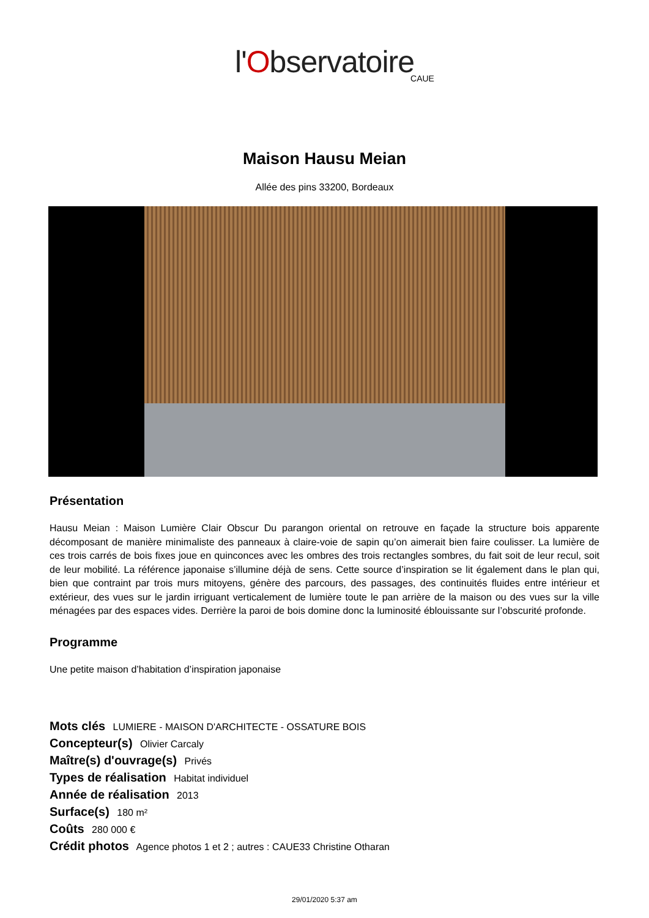l'Observatoire
CAUE
Maison Hausu Meian
Allée des pins 33200, Bordeaux
Présentation
Hausu Meian : Maison Lumière Clair Obscur Du parangon oriental on retrouve en façade la structure bois apparente décomposant de manière minimaliste des panneaux à claire-voie de sapin qu’on aimerait bien faire coulisser. La lumière de ces trois carrés de bois fixes joue en quinconces avec les ombres des trois rectangles sombres, du fait soit de leur recul, soit de leur mobilité. La référence japonaise s’illumine déjà de sens. Cette source d’inspiration se lit également dans le plan qui, bien que contraint par trois murs mitoyens, génère des parcours, des passages, des continuités fluides entre intérieur et extérieur, des vues sur le jardin irriguant verticalement de lumière toute le pan arrière de la maison ou des vues sur la ville ménagées par des espaces vides. Derrière la paroi de bois domine donc la luminosité éblouissante sur l’obscurité profonde.
Programme
Une petite maison d’habitation d’inspiration japonaise
Mots clés LUMIERE - MAISON D'ARCHITECTE - OSSATURE BOIS
Concepteur(s) Olivier Carcaly
Maître(s) d'ouvrage(s) Privés
Types de réalisation Habitat individuel
Année de réalisation 2013
Surface(s) 180 m²
Coûts 280 000 €
Crédit photos Agence photos 1 et 2 ; autres : CAUE33 Christine Otharan
29/01/2020 5:37 am